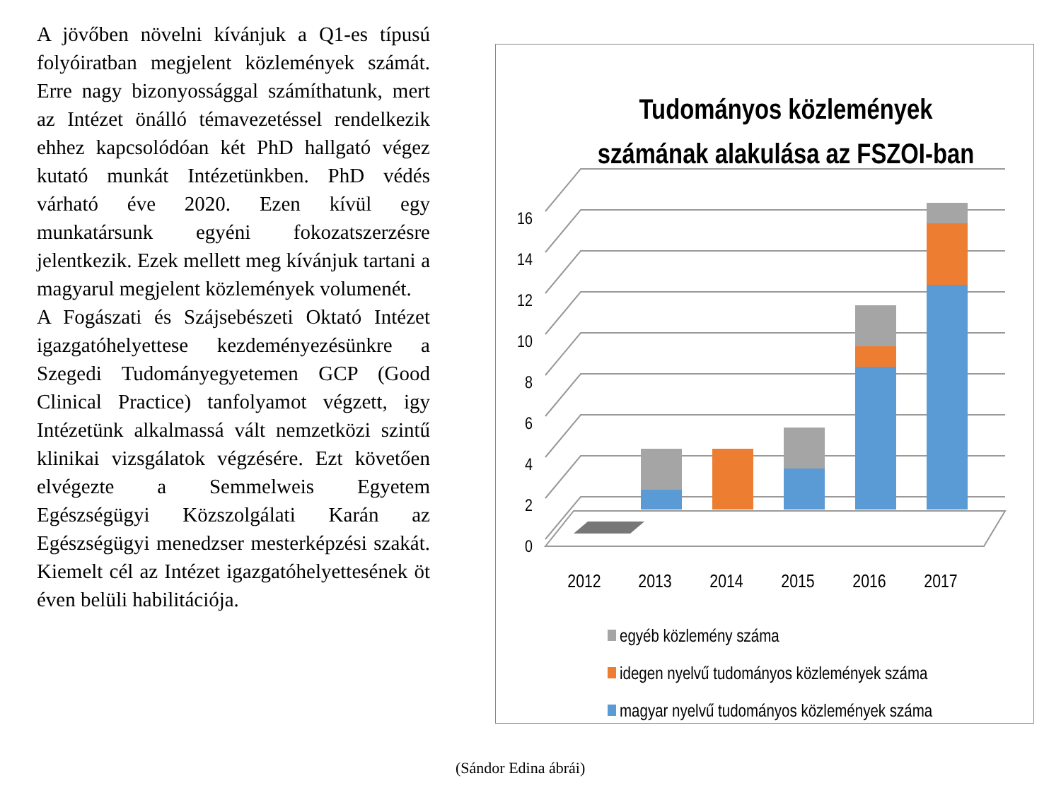A jövőben növelni kívánjuk a Q1-es típusú folyóiratban megjelent közlemények számát. Erre nagy bizonyossággal számíthatunk, mert az Intézet önálló témavezetéssel rendelkezik ehhez kapcsolódóan két PhD hallgató végez kutató munkát Intézetünkben. PhD védés várható éve 2020. Ezen kívül egy munkatársunk egyéni fokozatszerzésre jelentkezik. Ezek mellett meg kívánjuk tartani a magyarul megjelent közlemények volumenét.
A Fogászati és Szájsebészeti Oktató Intézet igazgatóhelyettese kezdeményezésünkre a Szegedi Tudományegyetemen GCP (Good Clinical Practice) tanfolyamot végzett, igy Intézetünk alkalmassá vált nemzetközi szintű klinikai vizsgálatok végzésére. Ezt követően elvégezte a Semmelweis Egyetem Egészségügyi Közszolgálati Karán az Egészségügyi menedzser mesterképzési szakát. Kiemelt cél az Intézet igazgatóhelyettesének öt éven belüli habilitációja.
Tudományos közlemények
számának alakulása az FSZOI-ban
0
2
4
6
8
10
12
14
16
2012
2013
2014
2015
2016
2017
egyéb közlemény száma
idegen nyelvű tudományos közlemények száma
magyar nyelvű tudományos közlemények száma
(Sándor Edina ábrái)